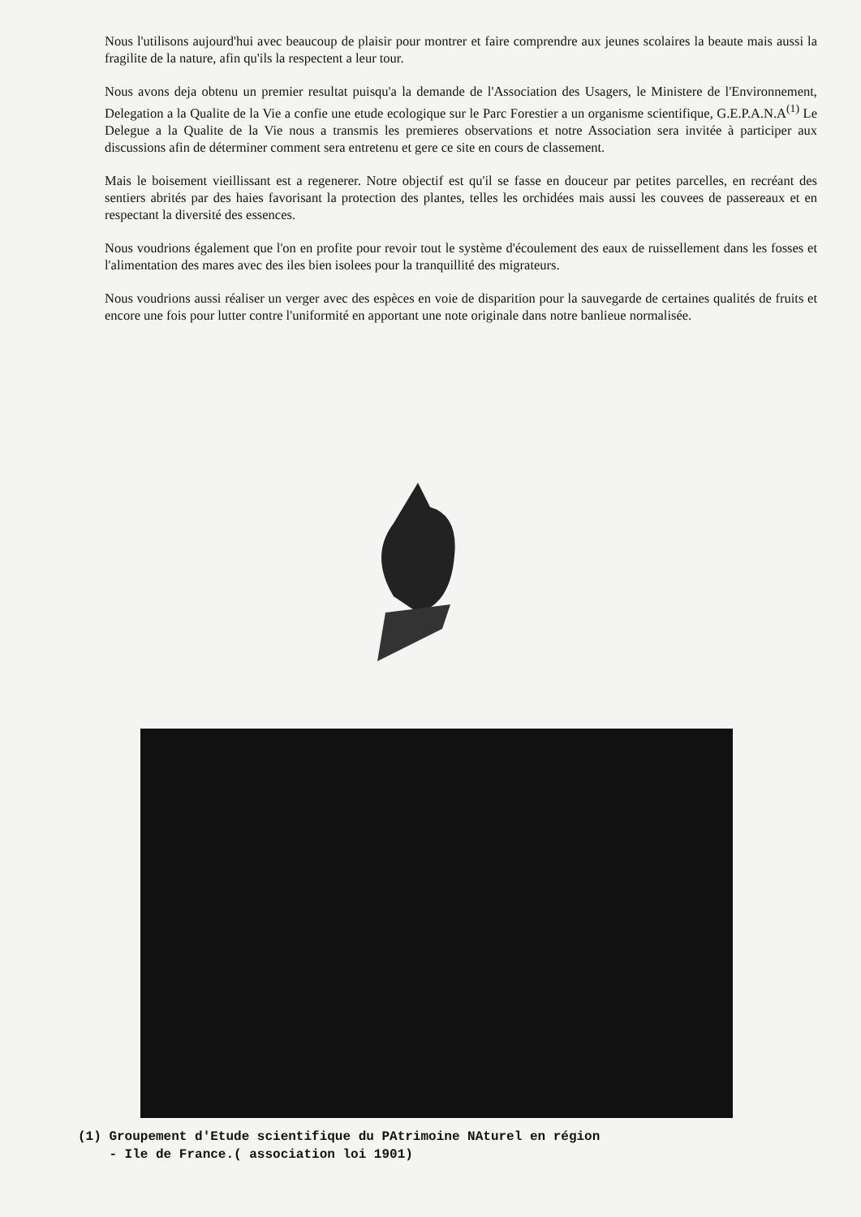Nous l'utilisons aujourd'hui avec beaucoup de plaisir pour montrer et faire comprendre aux jeunes scolaires la beaute mais aussi la fragilite de la nature, afin qu'ils la respectent a leur tour.
Nous avons deja obtenu un premier resultat puisqu'a la demande de l'Association des Usagers, le Ministere de l'Environnement, Delegation a la Qualite de la Vie a confie une etude ecologique sur le Parc Forestier a un organisme scientifique, G.E.P.A.N.A<sup>(1)</sup> Le Delegue a la Qualite de la Vie nous a transmis les premieres observations et notre Association sera invitée à participer aux discussions afin de déterminer comment sera entretenu et gere ce site en cours de classement.
Mais le boisement vieillissant est a regenerer. Notre objectif est qu'il se fasse en douceur par petites parcelles, en recréant des sentiers abrités par des haies favorisant la protection des plantes, telles les orchidées mais aussi les couvees de passereaux et en respectant la diversité des essences.
Nous voudrions également que l'on en profite pour revoir tout le système d'écoulement des eaux de ruissellement dans les fosses et l'alimentation des mares avec des iles bien isolees pour la tranquillité des migrateurs.
Nous voudrions aussi réaliser un verger avec des espèces en voie de disparition pour la sauvegarde de certaines qualités de fruits et encore une fois pour lutter contre l'uniformité en apportant une note originale dans notre banlieue normalisée.
(1) Groupement d'Etude scientifique du PAtrimoine NAturel en région
- Ile de France.( association loi 1901)